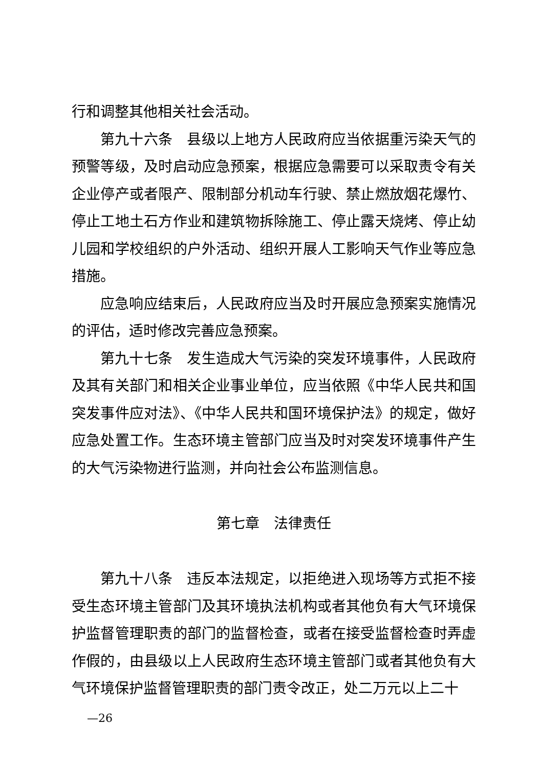行和调整其他相关社会活动。
第九十六条　县级以上地方人民政府应当依据重污染天气的预警等级，及时启动应急预案，根据应急需要可以采取责令有关企业停产或者限产、限制部分机动车行驶、禁止燃放烟花爆竹、停止工地土石方作业和建筑物拆除施工、停止露天烧烤、停止幼儿园和学校组织的户外活动、组织开展人工影响天气作业等应急措施。
应急响应结束后，人民政府应当及时开展应急预案实施情况的评估，适时修改完善应急预案。
第九十七条　发生造成大气污染的突发环境事件，人民政府及其有关部门和相关企业事业单位，应当依照《中华人民共和国突发事件应对法》、《中华人民共和国环境保护法》的规定，做好应急处置工作。生态环境主管部门应当及时对突发环境事件产生的大气污染物进行监测，并向社会公布监测信息。
第七章　法律责任
第九十八条　违反本法规定，以拒绝进入现场等方式拒不接受生态环境主管部门及其环境执法机构或者其他负有大气环境保护监督管理职责的部门的监督检查，或者在接受监督检查时弄虚作假的，由县级以上人民政府生态环境主管部门或者其他负有大气环境保护监督管理职责的部门责令改正，处二万元以上二十
—26